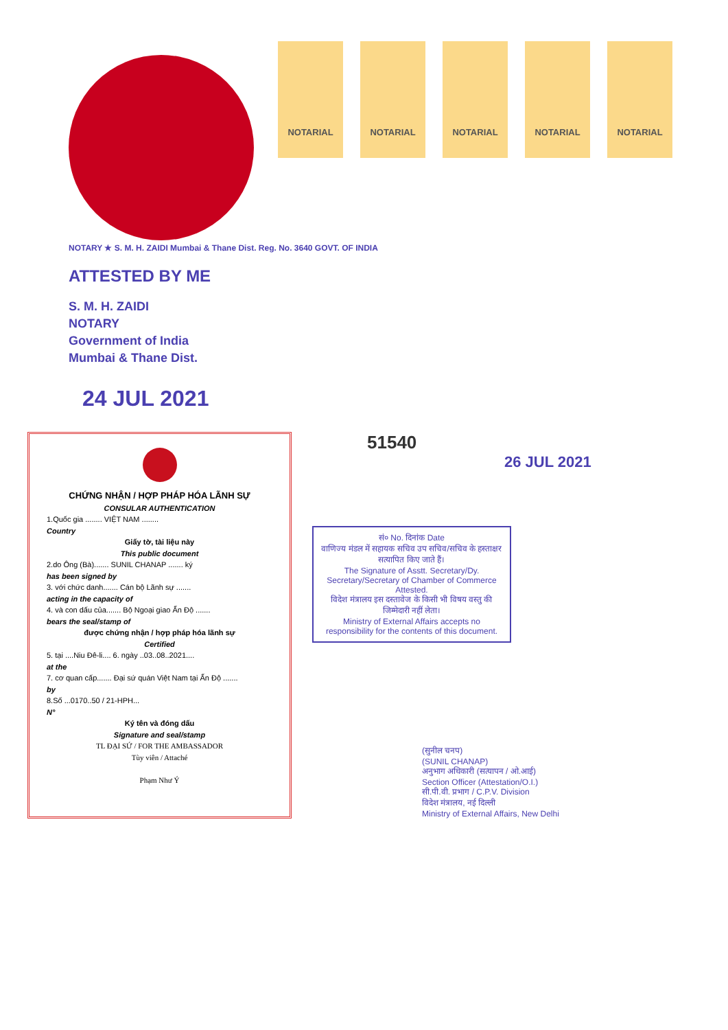NOTARIAL NOTARIAL NOTARIAL NOTARIAL NOTARIAL
NOTARY ★ S. M. H. ZAIDI Mumbai & Thane Dist. Reg. No. 3640 GOVT. OF INDIA
ATTESTED BY ME
S. M. H. ZAIDI
NOTARY
Government of India
Mumbai & Thane Dist.
24 JUL 2021
CHỨNG NHẬN / HỢP PHÁP HÓA LÃNH SỰ
CONSULAR AUTHENTICATION
1.Quốc gia ........ VIỆT NAM ........
Country
Giấy tờ, tài liệu này
This public document
2.do Ông (Bà)....... SUNIL CHANAP ....... ký
has been signed by
3. với chức danh....... Cán bộ Lãnh sự .......
acting in the capacity of
4. và con dấu của....... Bộ Ngoại giao Ấn Độ .......
bears the seal/stamp of
được chứng nhận / hợp pháp hóa lãnh sự
Certified
5. tại ....Niu Đê-li.... 6. ngày ..03..08..2021....
at the
7. cơ quan cấp....... Đại sứ quán Việt Nam tại Ấn Độ .......
by
8.Số ...0170..50 / 21-HPH...
N°
Ký tên và đóng dấu
Signature and seal/stamp
TL ĐẠI SỨ / FOR THE AMBASSADOR
Tùy viên / Attaché
Phạm Như Ý
51540
26 JUL 2021
सं० No. दिनांक Date
वाणिज्य मंडल में सहायक सचिव उप सचिव/सचिव के हस्ताक्षर सत्यापित किए जाते हैं।
The Signature of Asstt. Secretary/Dy. Secretary/Secretary of Chamber of Commerce Attested.
विदेश मंत्रालय इस दस्तावेज के किसी भी विषय वस्तु की जिम्मेदारी नहीं लेता।
Ministry of External Affairs accepts no responsibility for the contents of this document.
(सुनील चनप)
(SUNIL CHANAP)
अनुभाग अधिकारी (सत्यापन / ओ.आई)
Section Officer (Attestation/O.I.)
सी.पी.वी. प्रभाग / C.P.V. Division
विदेश मंत्रालय, नई दिल्ली
Ministry of External Affairs, New Delhi